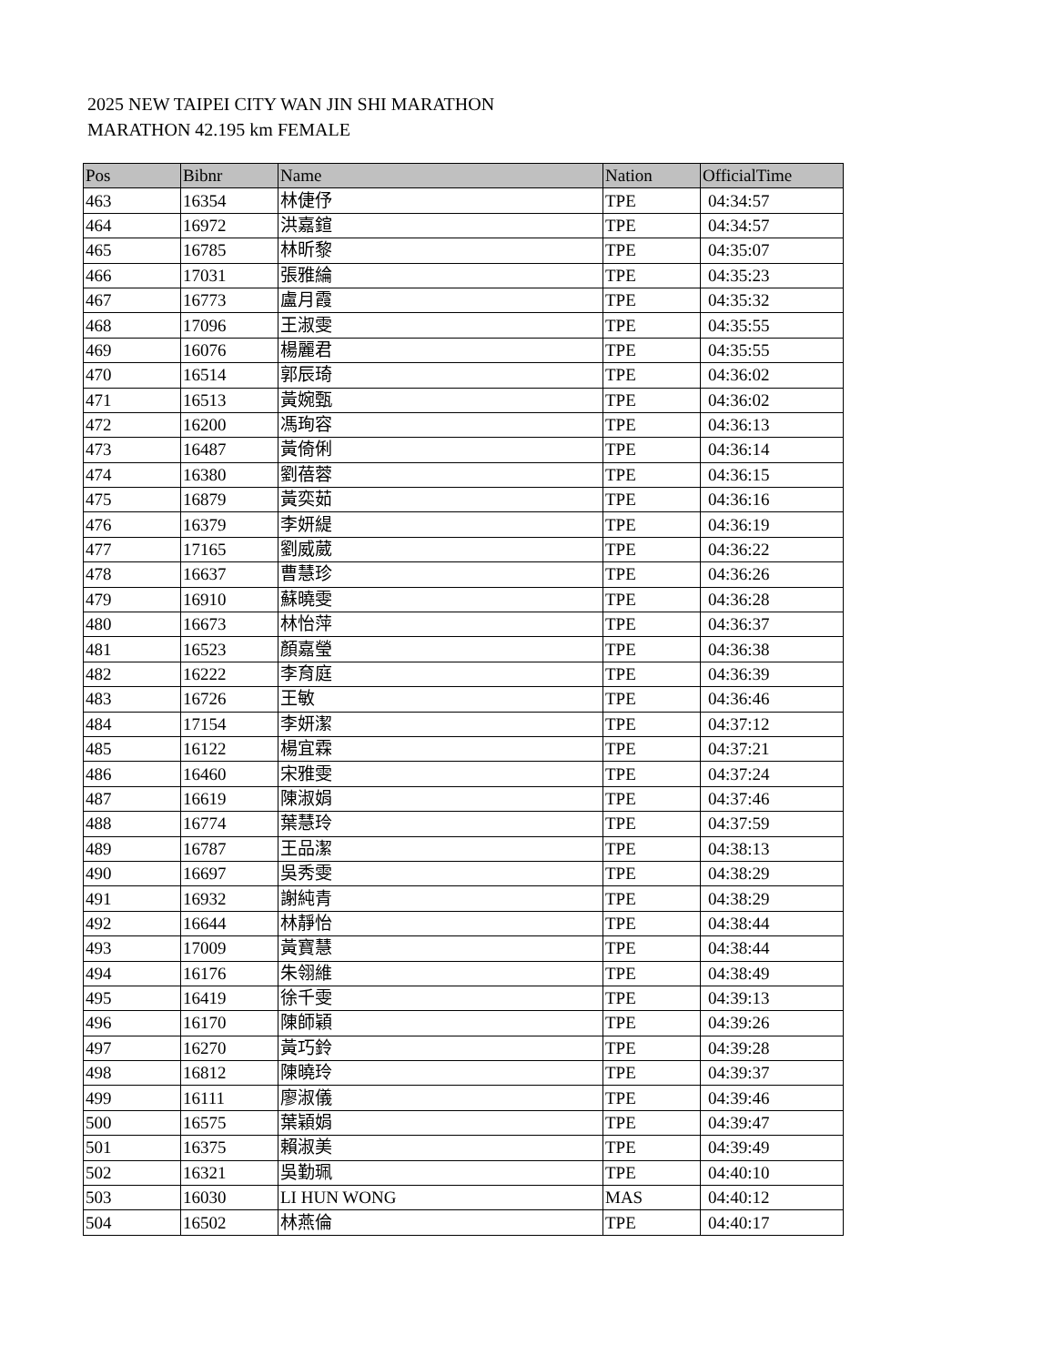2025 NEW TAIPEI CITY WAN JIN SHI MARATHON
MARATHON 42.195 km FEMALE
| Pos | Bibnr | Name | Nation | OfficialTime |
| --- | --- | --- | --- | --- |
| 463 | 16354 | 林倢伃 | TPE | 04:34:57 |
| 464 | 16972 | 洪嘉鍹 | TPE | 04:34:57 |
| 465 | 16785 | 林昕黎 | TPE | 04:35:07 |
| 466 | 17031 | 張雅綸 | TPE | 04:35:23 |
| 467 | 16773 | 盧月霞 | TPE | 04:35:32 |
| 468 | 17096 | 王淑雯 | TPE | 04:35:55 |
| 469 | 16076 | 楊麗君 | TPE | 04:35:55 |
| 470 | 16514 | 郭辰琦 | TPE | 04:36:02 |
| 471 | 16513 | 黃婉甄 | TPE | 04:36:02 |
| 472 | 16200 | 馮珣容 | TPE | 04:36:13 |
| 473 | 16487 | 黃倚俐 | TPE | 04:36:14 |
| 474 | 16380 | 劉蓓蓉 | TPE | 04:36:15 |
| 475 | 16879 | 黃奕茹 | TPE | 04:36:16 |
| 476 | 16379 | 李妍緹 | TPE | 04:36:19 |
| 477 | 17165 | 劉威葳 | TPE | 04:36:22 |
| 478 | 16637 | 曹慧珍 | TPE | 04:36:26 |
| 479 | 16910 | 蘇曉雯 | TPE | 04:36:28 |
| 480 | 16673 | 林怡萍 | TPE | 04:36:37 |
| 481 | 16523 | 顏嘉瑩 | TPE | 04:36:38 |
| 482 | 16222 | 李育庭 | TPE | 04:36:39 |
| 483 | 16726 | 王敏 | TPE | 04:36:46 |
| 484 | 17154 | 李妍潔 | TPE | 04:37:12 |
| 485 | 16122 | 楊宜霖 | TPE | 04:37:21 |
| 486 | 16460 | 宋雅雯 | TPE | 04:37:24 |
| 487 | 16619 | 陳淑娟 | TPE | 04:37:46 |
| 488 | 16774 | 葉慧玲 | TPE | 04:37:59 |
| 489 | 16787 | 王品潔 | TPE | 04:38:13 |
| 490 | 16697 | 吳秀雯 | TPE | 04:38:29 |
| 491 | 16932 | 謝純青 | TPE | 04:38:29 |
| 492 | 16644 | 林靜怡 | TPE | 04:38:44 |
| 493 | 17009 | 黃寶慧 | TPE | 04:38:44 |
| 494 | 16176 | 朱翎維 | TPE | 04:38:49 |
| 495 | 16419 | 徐千雯 | TPE | 04:39:13 |
| 496 | 16170 | 陳師穎 | TPE | 04:39:26 |
| 497 | 16270 | 黃巧鈴 | TPE | 04:39:28 |
| 498 | 16812 | 陳曉玲 | TPE | 04:39:37 |
| 499 | 16111 | 廖淑儀 | TPE | 04:39:46 |
| 500 | 16575 | 葉穎娟 | TPE | 04:39:47 |
| 501 | 16375 | 賴淑美 | TPE | 04:39:49 |
| 502 | 16321 | 吳勤珮 | TPE | 04:40:10 |
| 503 | 16030 | LI HUN WONG | MAS | 04:40:12 |
| 504 | 16502 | 林燕倫 | TPE | 04:40:17 |